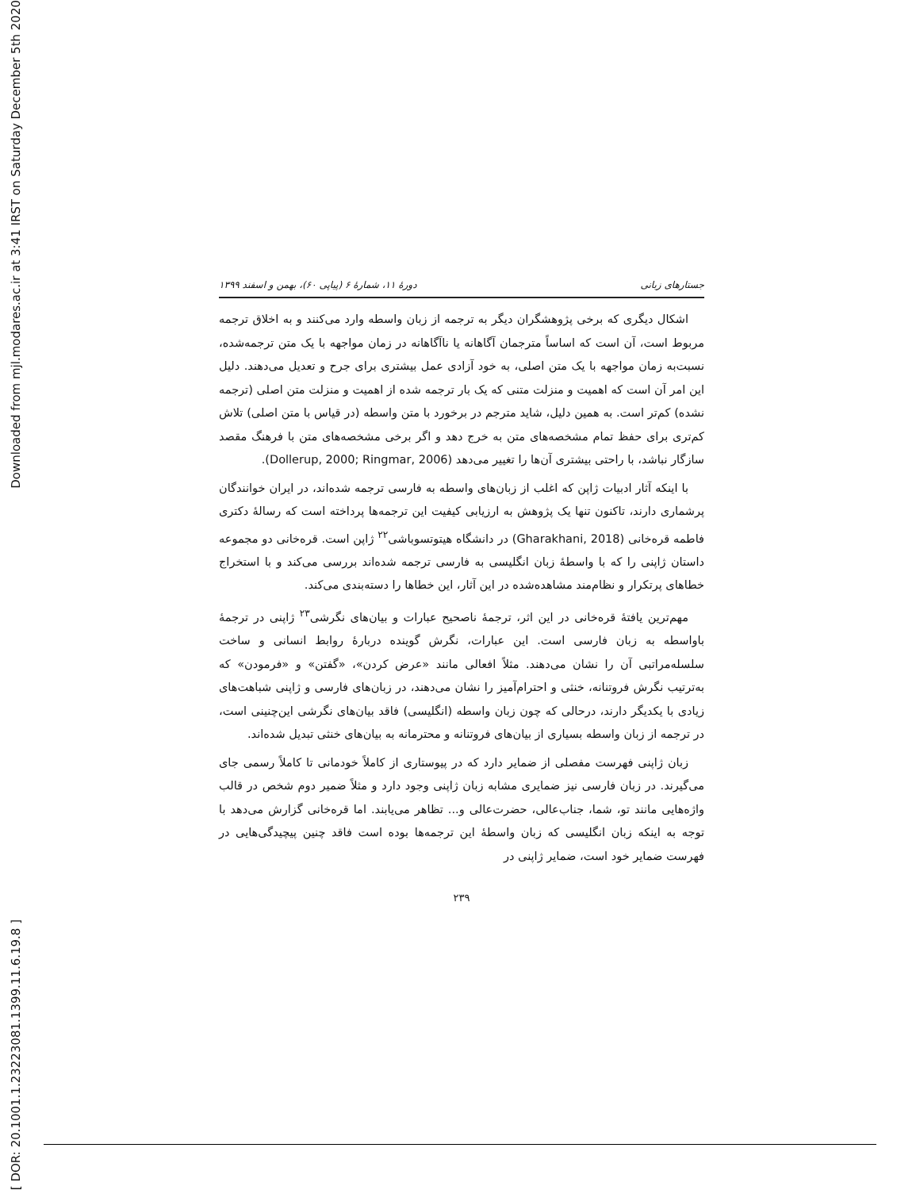Downloaded from mjl.modares.ac.ir at 3:41 IRST on Saturday December 5th 2020
[ DOR: 20.1001.1.23223081.1399.11.6.19.8 ]
جستارهای زبانی دورهٔ ۱۱، شمارهٔ ۶ (پیاپی ۶۰)، بهمن و اسفند ۱۳۹۹
اشکال دیگری که برخی پژوهشگران دیگر به ترجمه از زبان واسطه وارد می‌کنند و به اخلاق ترجمه مربوط است، آن است که اساساً مترجمان آگاهانه یا ناآگاهانه در زمان مواجهه با یک متن ترجمه‌شده، نسبت‌به زمان مواجهه با یک متن اصلی، به خود آزادی عمل بیشتری برای جرح و تعدیل می‌دهند. دلیل این امر آن است که اهمیت و منزلت متنی که یک بار ترجمه شده از اهمیت و منزلت متن اصلی (ترجمه نشده) کم‌تر است. به همین دلیل، شاید مترجم در برخورد با متن واسطه (در قیاس با متن اصلی) تلاش کم‌تری برای حفظ تمام مشخصه‌های متن به خرج دهد و اگر برخی مشخصه‌های متن با فرهنگ مقصد سازگار نباشد، با راحتی بیشتری آن‌ها را تغییر می‌دهد (Dollerup, 2000; Ringmar, 2006).
با اینکه آثار ادبیات ژاپن که اغلب از زبان‌های واسطه به فارسی ترجمه شده‌اند، در ایران خوانندگان پرشماری دارند، تاکنون تنها یک پژوهش به ارزیابی کیفیت این ترجمه‌ها پرداخته است که رسالهٔ دکتری فاطمه قره‌خانی (Gharakhani, 2018) در دانشگاه هیتوتسوباشی<sup>۲۲</sup> ژاپن است. قره‌خانی دو مجموعه داستان ژاپنی را که با واسطهٔ زبان انگلیسی به فارسی ترجمه شده‌اند بررسی می‌کند و با استخراج خطاهای پرتکرار و نظام‌مند مشاهده‌شده در این آثار، این خطاها را دسته‌بندی می‌کند.
مهم‌ترین یافتهٔ قره‌خانی در این اثر، ترجمهٔ ناصحیح عبارات و بیان‌های نگرشی<sup>۲۳</sup> ژاپنی در ترجمهٔ باواسطه به زبان فارسی است. این عبارات، نگرش گوینده دربارهٔ روابط انسانی و ساخت سلسله‌مراتبی آن را نشان می‌دهند. مثلاً افعالی مانند «عرض کردن»، «گفتن» و «فرمودن» که به‌ترتیب نگرش فروتنانه، خنثی و احترام‌آمیز را نشان می‌دهند، در زبان‌های فارسی و ژاپنی شباهت‌های زیادی با یکدیگر دارند، درحالی که چون زبان واسطه (انگلیسی) فاقد بیان‌های نگرشی این‌چنینی است، در ترجمه از زبان واسطه بسیاری از بیان‌های فروتنانه و محترمانه به بیان‌های خنثی تبدیل شده‌اند.
زبان ژاپنی فهرست مفصلی از ضمایر دارد که در پیوستاری از کاملاً خودمانی تا کاملاً رسمی جای می‌گیرند. در زبان فارسی نیز ضمایری مشابه زبان ژاپنی وجود دارد و مثلاً ضمیر دوم شخص در قالب واژه‌هایی مانند تو، شما، جناب‌عالی، حضرت‌عالی و... تظاهر می‌یابند. اما قره‌خانی گزارش می‌دهد با توجه به اینکه زبان انگلیسی که زبان واسطهٔ این ترجمه‌ها بوده است فاقد چنین پیچیدگی‌هایی در فهرست ضمایر خود است، ضمایر ژاپنی در
۲۳۹